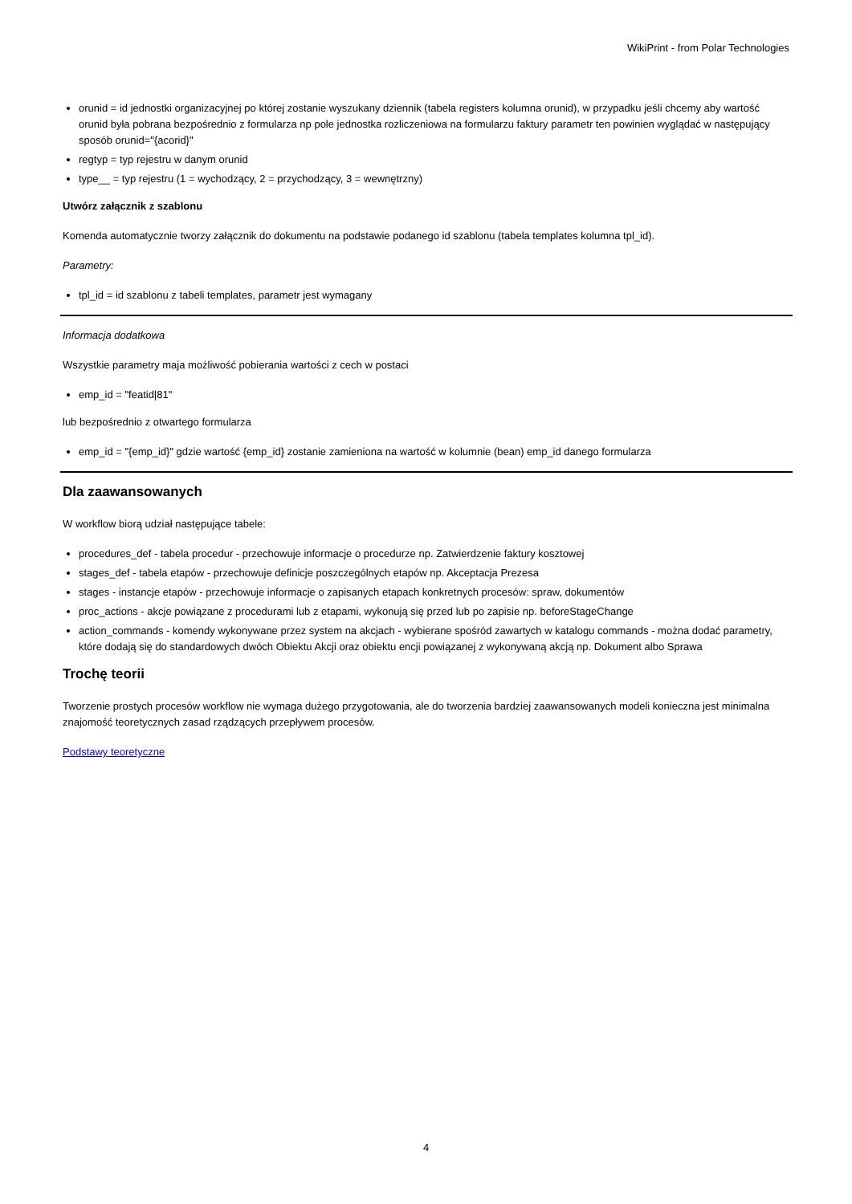WikiPrint - from Polar Technologies
orunid = id jednostki organizacyjnej po której zostanie wyszukany dziennik (tabela registers kolumna orunid), w przypadku jeśli chcemy aby wartość orunid była pobrana bezpośrednio z formularza np pole jednostka rozliczeniowa na formularzu faktury parametr ten powinien wyglądać w następujący sposób orunid="{acorid}"
regtyp = typ rejestru w danym orunid
type__ = typ rejestru (1 = wychodzący, 2 = przychodzący, 3 = wewnętrzny)
Utwórz załącznik z szablonu
Komenda automatycznie tworzy załącznik do dokumentu na podstawie podanego id szablonu (tabela templates kolumna tpl_id).
Parametry:
tpl_id = id szablonu z tabeli templates, parametr jest wymagany
Informacja dodatkowa
Wszystkie parametry maja możliwość pobierania wartości z cech w postaci
emp_id = "featid|81"
lub bezpośrednio z otwartego formularza
emp_id = "{emp_id}" gdzie wartość {emp_id} zostanie zamieniona na wartość w kolumnie (bean) emp_id danego formularza
Dla zaawansowanych
W workflow biorą udział następujące tabele:
procedures_def - tabela procedur - przechowuje informacje o procedurze np. Zatwierdzenie faktury kosztowej
stages_def - tabela etapów - przechowuje definicje poszczególnych etapów np. Akceptacja Prezesa
stages - instancje etapów - przechowuje informacje o zapisanych etapach konkretnych procesów: spraw, dokumentów
proc_actions - akcje powiązane z procedurami lub z etapami, wykonują się przed lub po zapisie np. beforeStageChange
action_commands - komendy wykonywane przez system na akcjach - wybierane spośród zawartych w katalogu commands - można dodać parametry, które dodają się do standardowych dwóch Obiektu Akcji oraz obiektu encji powiązanej z wykonywaną akcją np. Dokument albo Sprawa
Trochę teorii
Tworzenie prostych procesów workflow nie wymaga dużego przygotowania, ale do tworzenia bardziej zaawansowanych modeli konieczna jest minimalna znajomość teoretycznych zasad rządzących przepływem procesów.
Podstawy teoretyczne
4